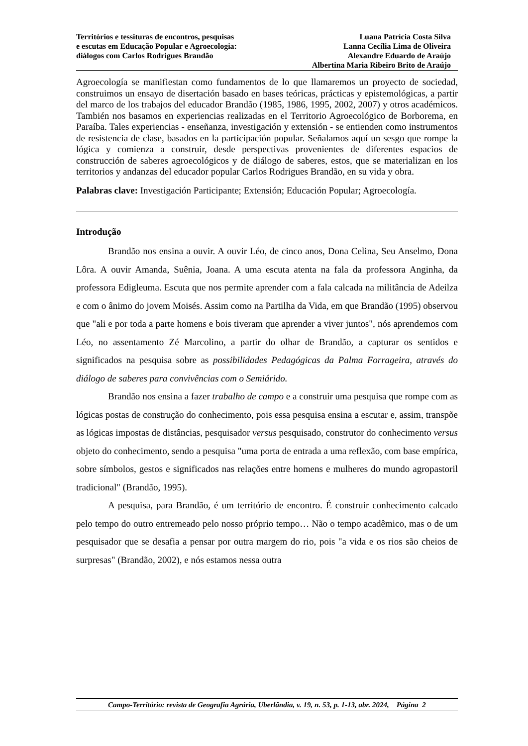Territórios e tessituras de encontros, pesquisas
e escutas em Educação Popular e Agroecologia:
diálogos com Carlos Rodrigues Brandão
Luana Patrícia Costa Silva
Lanna Cecília Lima de Oliveira
Alexandre Eduardo de Araújo
Albertina Maria Ribeiro Brito de Araújo
Agroecología se manifiestan como fundamentos de lo que llamaremos un proyecto de sociedad, construimos un ensayo de disertación basado en bases teóricas, prácticas y epistemológicas, a partir del marco de los trabajos del educador Brandão (1985, 1986, 1995, 2002, 2007) y otros académicos. También nos basamos en experiencias realizadas en el Territorio Agroecológico de Borborema, en Paraíba. Tales experiencias - enseñanza, investigación y extensión - se entienden como instrumentos de resistencia de clase, basados en la participación popular. Señalamos aquí un sesgo que rompe la lógica y comienza a construir, desde perspectivas provenientes de diferentes espacios de construcción de saberes agroecológicos y de diálogo de saberes, estos, que se materializan en los territorios y andanzas del educador popular Carlos Rodrigues Brandão, en su vida y obra.
Palabras clave: Investigación Participante; Extensión; Educación Popular; Agroecología.
Introdução
Brandão nos ensina a ouvir. A ouvir Léo, de cinco anos, Dona Celina, Seu Anselmo, Dona Lôra. A ouvir Amanda, Suênia, Joana. A uma escuta atenta na fala da professora Anginha, da professora Edigleuma. Escuta que nos permite aprender com a fala calcada na militância de Adeilza e com o ânimo do jovem Moisés. Assim como na Partilha da Vida, em que Brandão (1995) observou que "ali e por toda a parte homens e bois tiveram que aprender a viver juntos", nós aprendemos com Léo, no assentamento Zé Marcolino, a partir do olhar de Brandão, a capturar os sentidos e significados na pesquisa sobre as possibilidades Pedagógicas da Palma Forrageira, através do diálogo de saberes para convivências com o Semiárido.
Brandão nos ensina a fazer trabalho de campo e a construir uma pesquisa que rompe com as lógicas postas de construção do conhecimento, pois essa pesquisa ensina a escutar e, assim, transpõe as lógicas impostas de distâncias, pesquisador versus pesquisado, construtor do conhecimento versus objeto do conhecimento, sendo a pesquisa "uma porta de entrada a uma reflexão, com base empírica, sobre símbolos, gestos e significados nas relações entre homens e mulheres do mundo agropastoril tradicional" (Brandão, 1995).
A pesquisa, para Brandão, é um território de encontro. É construir conhecimento calcado pelo tempo do outro entremeado pelo nosso próprio tempo… Não o tempo acadêmico, mas o de um pesquisador que se desafia a pensar por outra margem do rio, pois "a vida e os rios são cheios de surpresas" (Brandão, 2002), e nós estamos nessa outra
Campo-Território: revista de Geografia Agrária, Uberlândia, v. 19, n. 53, p. 1-13, abr. 2024, Página 2